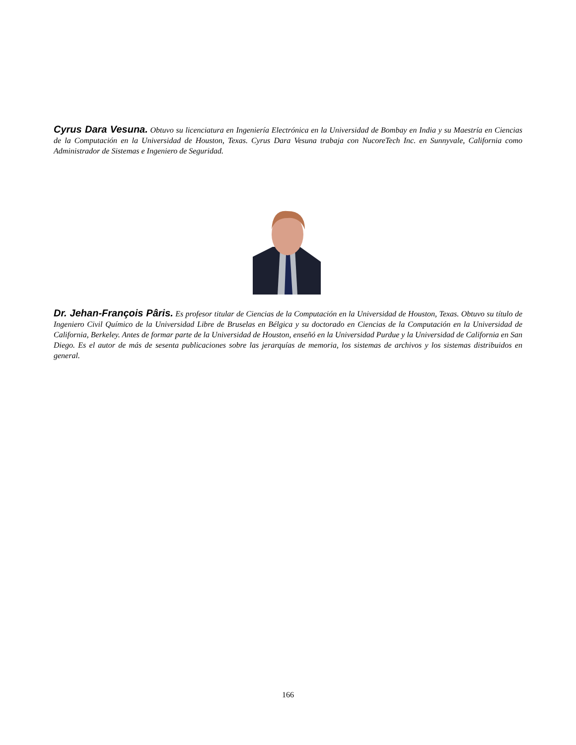Cyrus Dara Vesuna. Obtuvo su licenciatura en Ingeniería Electrónica en la Universidad de Bombay en India y su Maestría en Ciencias de la Computación en la Universidad de Houston, Texas. Cyrus Dara Vesuna trabaja con NucoreTech Inc. en Sunnyvale, California como Administrador de Sistemas e Ingeniero de Seguridad.
Dr. Jehan-François Pâris. Es profesor titular de Ciencias de la Computación en la Universidad de Houston, Texas. Obtuvo su título de Ingeniero Civil Químico de la Universidad Libre de Bruselas en Bélgica y su doctorado en Ciencias de la Computación en la Universidad de California, Berkeley. Antes de formar parte de la Universidad de Houston, enseñó en la Universidad Purdue y la Universidad de California en San Diego. Es el autor de más de sesenta publicaciones sobre las jerarquías de memoria, los sistemas de archivos y los sistemas distribuidos en general.
166